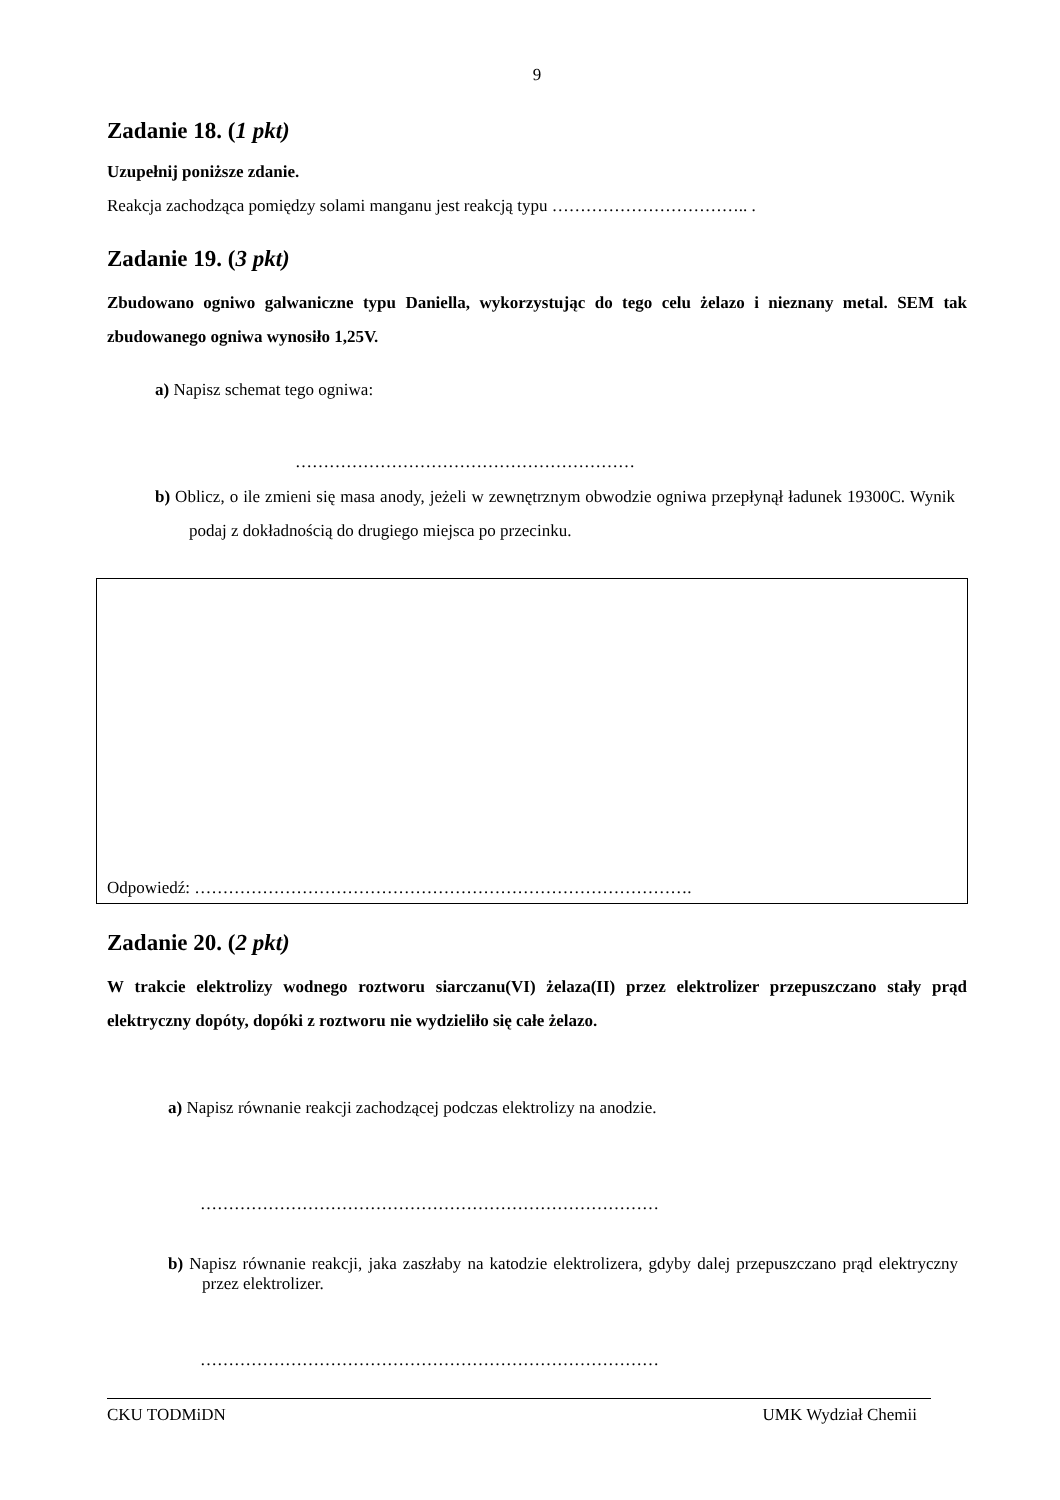9
Zadanie 18. (1 pkt)
Uzupełnij poniższe zdanie.
Reakcja zachodząca pomiędzy solami manganu jest reakcją typu …………………………….. .
Zadanie 19. (3 pkt)
Zbudowano ogniwo galwaniczne typu Daniella, wykorzystując do tego celu żelazo i nieznany metal. SEM tak zbudowanego ogniwa wynosiło 1,25V.
a) Napisz schemat tego ogniwa:
……………………………………………………
b) Oblicz, o ile zmieni się masa anody, jeżeli w zewnętrznym obwodzie ogniwa przepłynął ładunek 19300C. Wynik podaj z dokładnością do drugiego miejsca po przecinku.
Odpowiedź: …………………………………………………………………………….
Zadanie 20. (2 pkt)
W trakcie elektrolizy wodnego roztworu siarczanu(VI) żelaza(II) przez elektrolizer przepuszczano stały prąd elektryczny dopóty, dopóki z roztworu nie wydzieliło się całe żelazo.
a) Napisz równanie reakcji zachodzącej podczas elektrolizy na anodzie.
………………………………………………………………………
b) Napisz równanie reakcji, jaka zaszłaby na katodzie elektrolizera, gdyby dalej przepuszczano prąd elektryczny przez elektrolizer.
………………………………………………………………………
CKU TODMiDN UMK Wydział Chemii